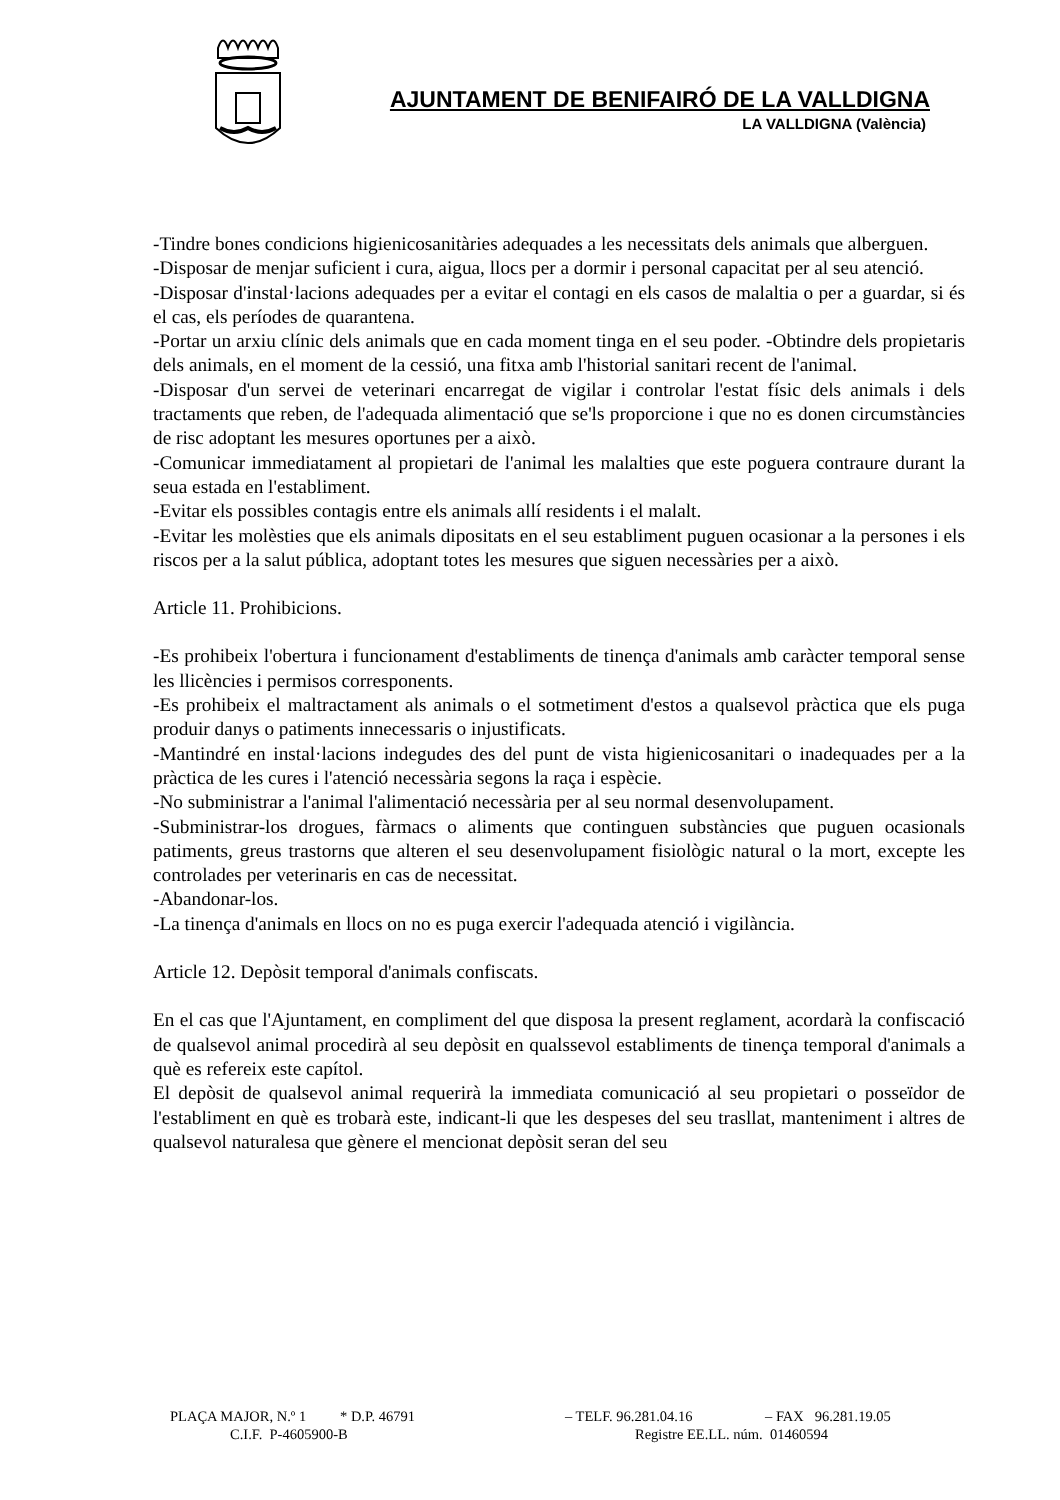AJUNTAMENT DE BENIFAIRÓ DE LA VALLDIGNA
LA VALLDIGNA (València)
-Tindre bones condicions higienicosanitàries adequades a les necessitats dels animals que alberguen.
-Disposar de menjar suficient i cura, aigua, llocs per a dormir i personal capacitat per al seu atenció.
-Disposar d'instal·lacions adequades per a evitar el contagi en els casos de malaltia o per a guardar, si és el cas, els períodes de quarantena.
-Portar un arxiu clínic dels animals que en cada moment tinga en el seu poder. -Obtindre dels propietaris dels animals, en el moment de la cessió, una fitxa amb l'historial sanitari recent de l'animal.
-Disposar d'un servei de veterinari encarregat de vigilar i controlar l'estat físic dels animals i dels tractaments que reben, de l'adequada alimentació que se'ls proporcione i que no es donen circumstàncies de risc adoptant les mesures oportunes per a això.
-Comunicar immediatament al propietari de l'animal les malalties que este poguera contraure durant la seua estada en l'establiment.
-Evitar els possibles contagis entre els animals allí residents i el malalt.
-Evitar les molèsties que els animals dipositats en el seu establiment puguen ocasionar a la persones i els riscos per a la salut pública, adoptant totes les mesures que siguen necessàries per a això.
Article 11. Prohibicions.
-Es prohibeix l'obertura i funcionament d'establiments de tinença d'animals amb caràcter temporal sense les llicències i permisos corresponents.
-Es prohibeix el maltractament als animals o el sotmetiment d'estos a qualsevol pràctica que els puga produir danys o patiments innecessaris o injustificats.
-Mantindré en instal·lacions indegudes des del punt de vista higienicosanitari o inadequades per a la pràctica de les cures i l'atenció necessària segons la raça i espècie.
-No subministrar a l'animal l'alimentació necessària per al seu normal desenvolupament.
-Subministrar-los drogues, fàrmacs o aliments que continguen substàncies que puguen ocasionals patiments, greus trastorns que alteren el seu desenvolupament fisiològic natural o la mort, excepte les controlades per veterinaris en cas de necessitat.
-Abandonar-los.
-La tinença d'animals en llocs on no es puga exercir l'adequada atenció i vigilància.
Article 12. Depòsit temporal d'animals confiscats.
En el cas que l'Ajuntament, en compliment del que disposa la present reglament, acordarà la confiscació de qualsevol animal procedirà al seu depòsit en qualssevol establiments de tinença temporal d'animals a què es refereix este capítol.
El depòsit de qualsevol animal requerirà la immediata comunicació al seu propietari o posseïdor de l'establiment en què es trobarà este, indicant-li que les despeses del seu trasllat, manteniment i altres de qualsevol naturalesa que gènere el mencionat depòsit seran del seu
PLAÇA MAJOR, N.º 1 * D.P. 46791 – TELF. 96.281.04.16 – FAX 96.281.19.05
C.I.F. P-4605900-B Registre EE.LL. núm. 01460594